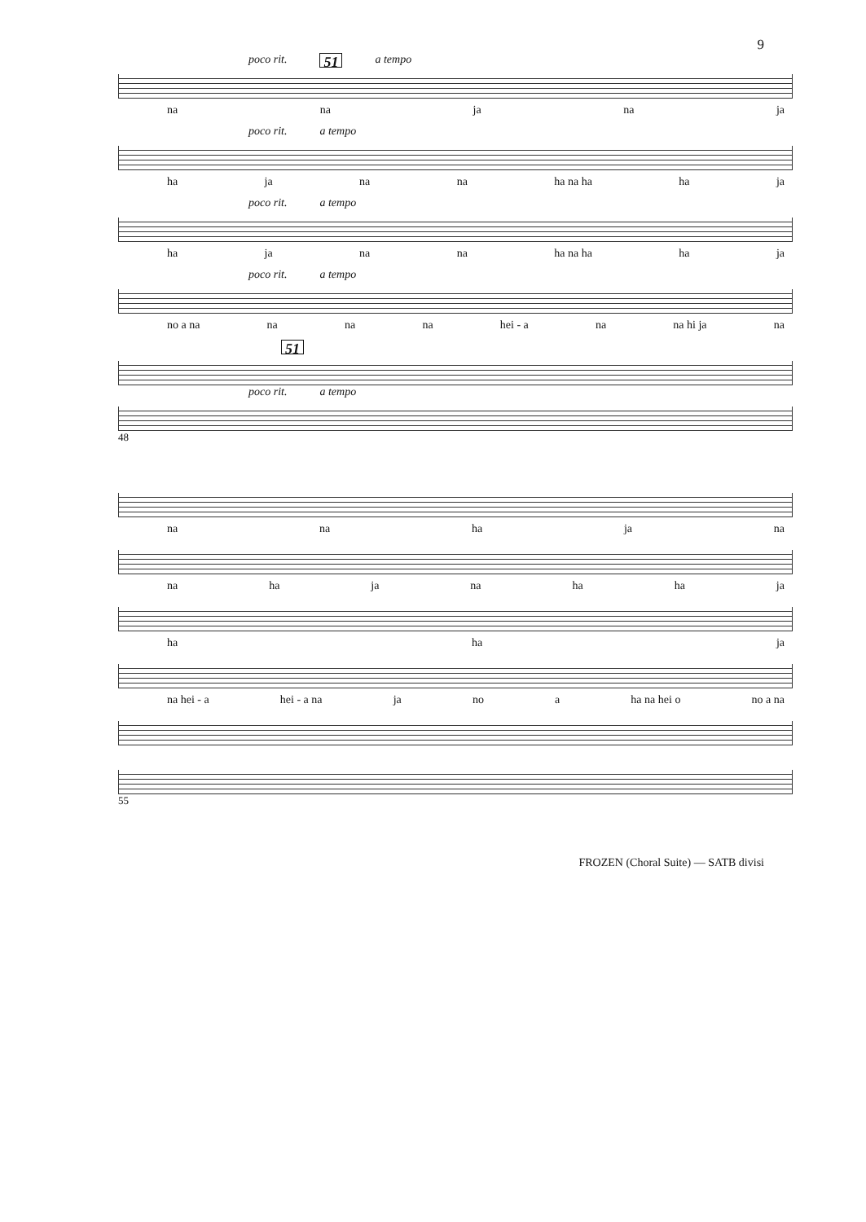9
poco rit. 51 a tempo
na na ja na ja
poco rit. a tempo
ha ja na na ha na ha ha ja
poco rit. a tempo
ha ja na na ha na ha ha ja
poco rit. a tempo
no a na na na na hei - a na na hi ja na
51
poco rit. a tempo
48
na na ha ja na
na ha ja na ha ha ja
ha ha ja
na hei - a hei - a na ja no a ha na hei o no a na
55
FROZEN (Choral Suite) — SATB divisi